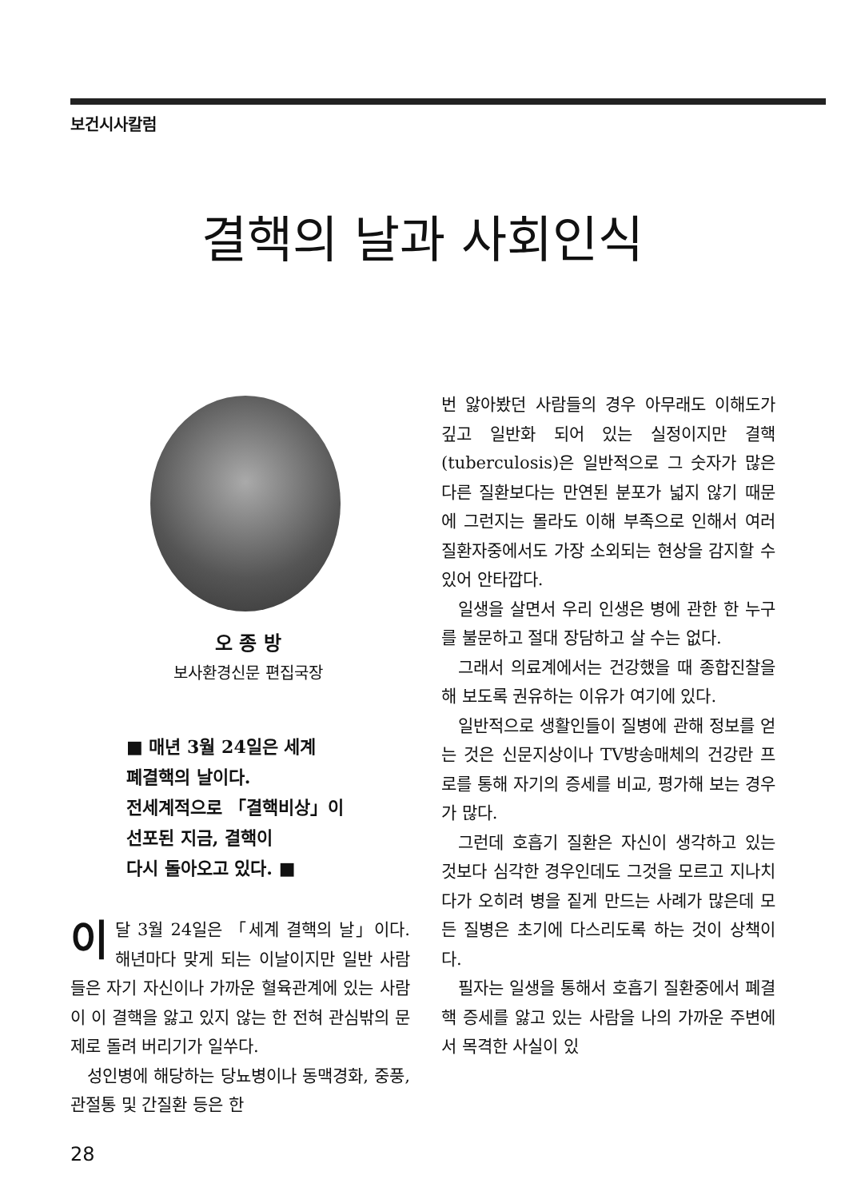보건시사칼럼
결핵의 날과 사회인식
오 종 방
보사환경신문 편집국장
■ 매년 3월 24일은 세계
폐결핵의 날이다.
전세계적으로 「결핵비상」이
선포된 지금, 결핵이
다시 돌아오고 있다. ■
이달 3월 24일은 「세계 결핵의 날」이다. 해년마다 맞게 되는 이날이지만 일반 사람들은 자기 자신이나 가까운 혈육관계에 있는 사람이 이 결핵을 앓고 있지 않는 한 전혀 관심밖의 문제로 돌려 버리기가 일쑤다.
성인병에 해당하는 당뇨병이나 동맥경화, 중풍, 관절통 및 간질환 등은 한
번 앓아봤던 사람들의 경우 아무래도 이해도가 깊고 일반화 되어 있는 실정이지만 결핵(tuberculosis)은 일반적으로 그 숫자가 많은 다른 질환보다는 만연된 분포가 넓지 않기 때문에 그런지는 몰라도 이해 부족으로 인해서 여러 질환자중에서도 가장 소외되는 현상을 감지할 수 있어 안타깝다.
일생을 살면서 우리 인생은 병에 관한 한 누구를 불문하고 절대 장담하고 살 수는 없다.
그래서 의료계에서는 건강했을 때 종합진찰을 해 보도록 권유하는 이유가 여기에 있다.
일반적으로 생활인들이 질병에 관해 정보를 얻는 것은 신문지상이나 TV방송매체의 건강란 프로를 통해 자기의 증세를 비교, 평가해 보는 경우가 많다.
그런데 호흡기 질환은 자신이 생각하고 있는 것보다 심각한 경우인데도 그것을 모르고 지나치다가 오히려 병을 짙게 만드는 사례가 많은데 모든 질병은 초기에 다스리도록 하는 것이 상책이다.
필자는 일생을 통해서 호흡기 질환중에서 폐결핵 증세를 앓고 있는 사람을 나의 가까운 주변에서 목격한 사실이 있
28